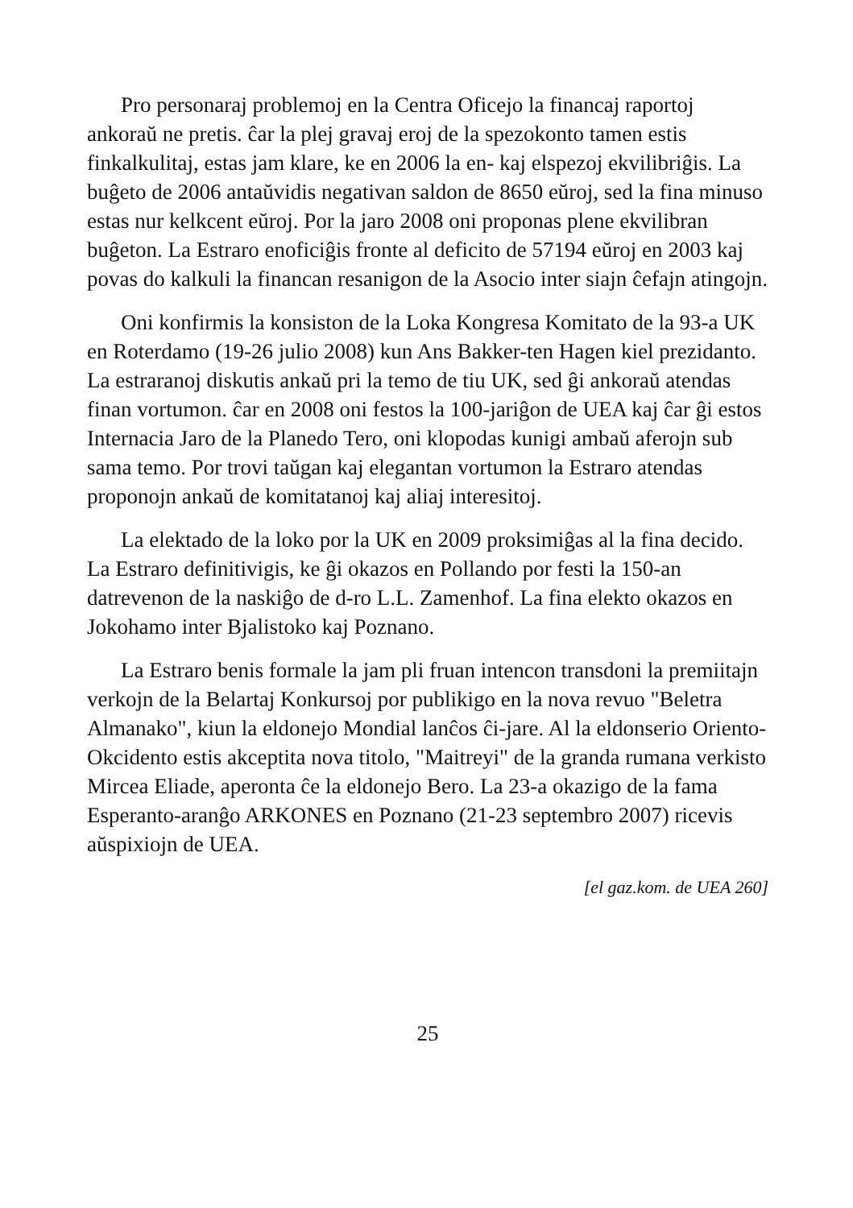Pro personaraj problemoj en la Centra Oficejo la financaj raportoj ankoraŭ ne pretis. ĉar la plej gravaj eroj de la spezokonto tamen estis finkalkulitaj, estas jam klare, ke en 2006 la en- kaj elspezoj ekvilibriĝis. La buĝeto de 2006 antaŭvidis negativan saldon de 8650 eŭroj, sed la fina minuso estas nur kelkcent eŭroj. Por la jaro 2008 oni proponas plene ekvilibran buĝeton. La Estraro enoficiĝis fronte al deficito de 57194 eŭroj en 2003 kaj povas do kalkuli la financan resanigon de la Asocio inter siajn ĉefajn atingojn.
Oni konfirmis la konsiston de la Loka Kongresa Komitato de la 93-a UK en Roterdamo (19-26 julio 2008) kun Ans Bakker-ten Hagen kiel prezidanto. La estraranoj diskutis ankaŭ pri la temo de tiu UK, sed ĝi ankoraŭ atendas finan vortumon. ĉar en 2008 oni festos la 100-jariĝon de UEA kaj ĉar ĝi estos Internacia Jaro de la Planedo Tero, oni klopodas kunigi ambaŭ aferojn sub sama temo. Por trovi taŭgan kaj elegantan vortumon la Estraro atendas proponojn ankaŭ de komitatanoj kaj aliaj interesitoj.
La elektado de la loko por la UK en 2009 proksimiĝas al la fina decido. La Estraro definitivigis, ke ĝi okazos en Pollando por festi la 150-an datrevenon de la naskiĝo de d-ro L.L. Zamenhof. La fina elekto okazos en Jokohamo inter Bjalistoko kaj Poznano.
La Estraro benis formale la jam pli fruan intencon transdoni la premiitajn verkojn de la Belartaj Konkursoj por publikigo en la nova revuo "Beletra Almanako", kiun la eldonejo Mondial lanĉos ĉi-jare. Al la eldonserio Oriento-Okcidento estis akceptita nova titolo, "Maitreyi" de la granda rumana verkisto Mircea Eliade, aperonta ĉe la eldonejo Bero. La 23-a okazigo de la fama Esperanto-aranĝo ARKONES en Poznano (21-23 septembro 2007) ricevis aŭspixiojn de UEA.
[el gaz.kom. de UEA 260]
25